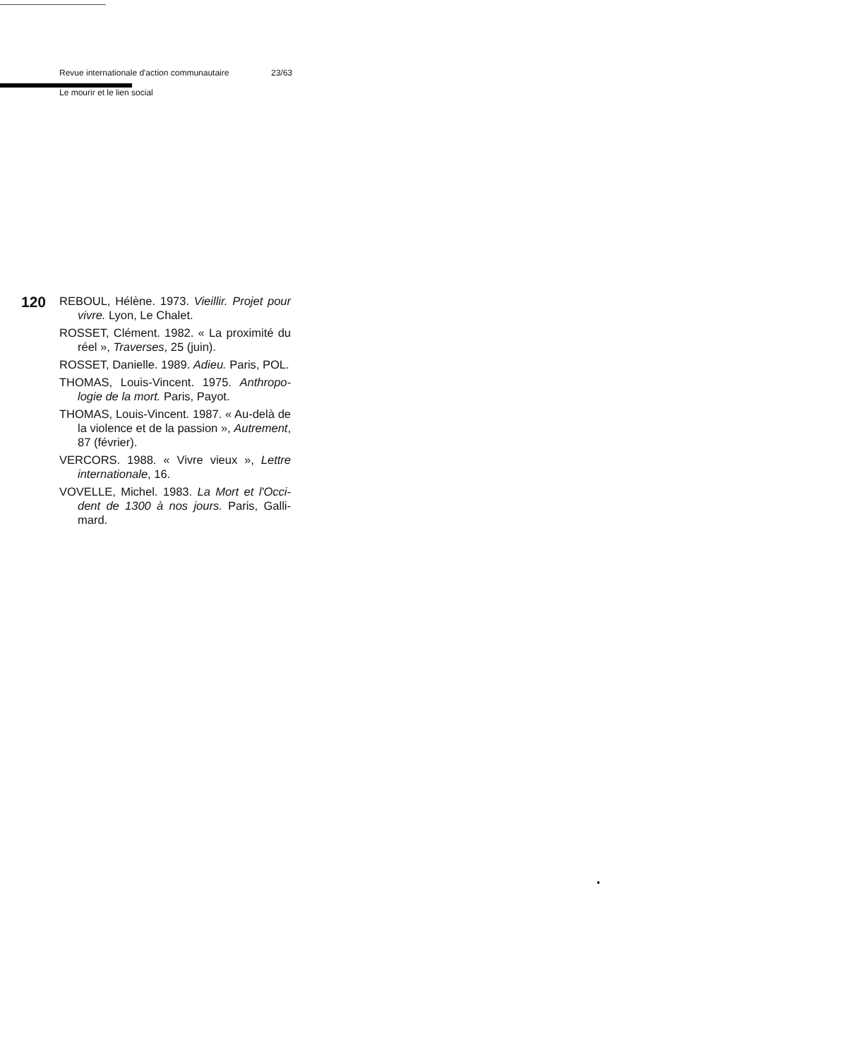Revue internationale d'action communautaire 23/63
Le mourir et le lien social
120
REBOUL, Hélène. 1973. Vieillir. Projet pour vivre. Lyon, Le Chalet.
ROSSET, Clément. 1982. « La proximité du réel », Traverses, 25 (juin).
ROSSET, Danielle. 1989. Adieu. Paris, POL.
THOMAS, Louis-Vincent. 1975. Anthropo­logie de la mort. Paris, Payot.
THOMAS, Louis-Vincent. 1987. « Au-delà de la violence et de la passion », Au­trement, 87 (février).
VERCORS. 1988. « Vivre vieux », Lettre internationale, 16.
VOVELLE, Michel. 1983. La Mort et l'Occi­dent de 1300 à nos jours. Paris, Galli­mard.